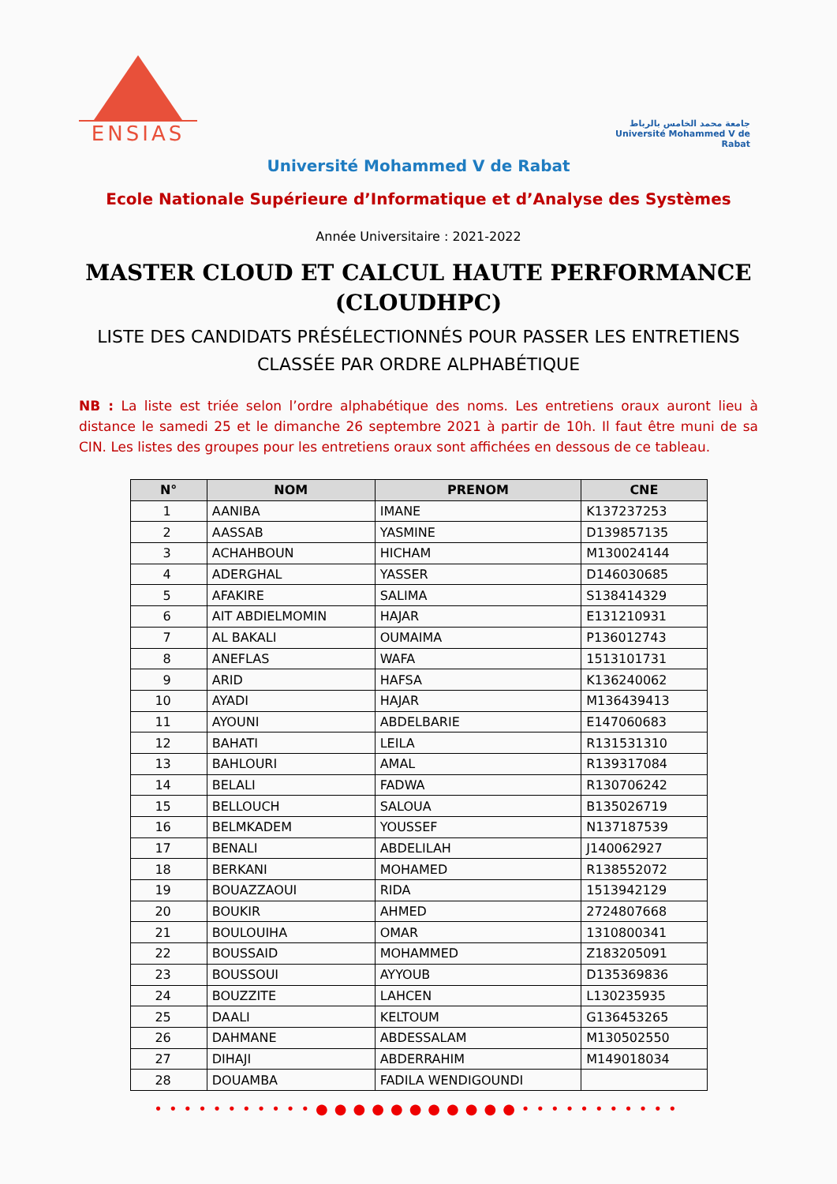ENSIAS
جامعة محمد الخامس بالرباط
Université Mohammed V de Rabat
Université Mohammed V de Rabat
Ecole Nationale Supérieure d’Informatique et d’Analyse des Systèmes
Année Universitaire : 2021-2022
MASTER CLOUD ET CALCUL HAUTE PERFORMANCE
(CLOUDHPC)
LISTE DES CANDIDATS PRÉSÉLECTIONNÉS POUR PASSER LES ENTRETIENS
CLASSÉE PAR ORDRE ALPHABÉTIQUE
NB : La liste est triée selon l’ordre alphabétique des noms. Les entretiens oraux auront lieu à distance le samedi 25 et le dimanche 26 septembre 2021 à partir de 10h. Il faut être muni de sa CIN. Les listes des groupes pour les entretiens oraux sont affichées en dessous de ce tableau.
| N° | NOM | PRENOM | CNE |
| --- | --- | --- | --- |
| 1 | AANIBA | IMANE | K137237253 |
| 2 | AASSAB | YASMINE | D139857135 |
| 3 | ACHAHBOUN | HICHAM | M130024144 |
| 4 | ADERGHAL | YASSER | D146030685 |
| 5 | AFAKIRE | SALIMA | S138414329 |
| 6 | AIT ABDIELMOMIN | HAJAR | E131210931 |
| 7 | AL BAKALI | OUMAIMA | P136012743 |
| 8 | ANEFLAS | WAFA | 1513101731 |
| 9 | ARID | HAFSA | K136240062 |
| 10 | AYADI | HAJAR | M136439413 |
| 11 | AYOUNI | ABDELBARIE | E147060683 |
| 12 | BAHATI | LEILA | R131531310 |
| 13 | BAHLOURI | AMAL | R139317084 |
| 14 | BELALI | FADWA | R130706242 |
| 15 | BELLOUCH | SALOUA | B135026719 |
| 16 | BELMKADEM | YOUSSEF | N137187539 |
| 17 | BENALI | ABDELILAH | J140062927 |
| 18 | BERKANI | MOHAMED | R138552072 |
| 19 | BOUAZZAOUI | RIDA | 1513942129 |
| 20 | BOUKIR | AHMED | 2724807668 |
| 21 | BOULOUIHA | OMAR | 1310800341 |
| 22 | BOUSSAID | MOHAMMED | Z183205091 |
| 23 | BOUSSOUI | AYYOUB | D135369836 |
| 24 | BOUZZITE | LAHCEN | L130235935 |
| 25 | DAALI | KELTOUM | G136453265 |
| 26 | DAHMANE | ABDESSALAM | M130502550 |
| 27 | DIHAJI | ABDERRAHIM | M149018034 |
| 28 | DOUAMBA | FADILA WENDIGOUNDI | |
•••••••••••●●●●●●●●●●●•••••••••••